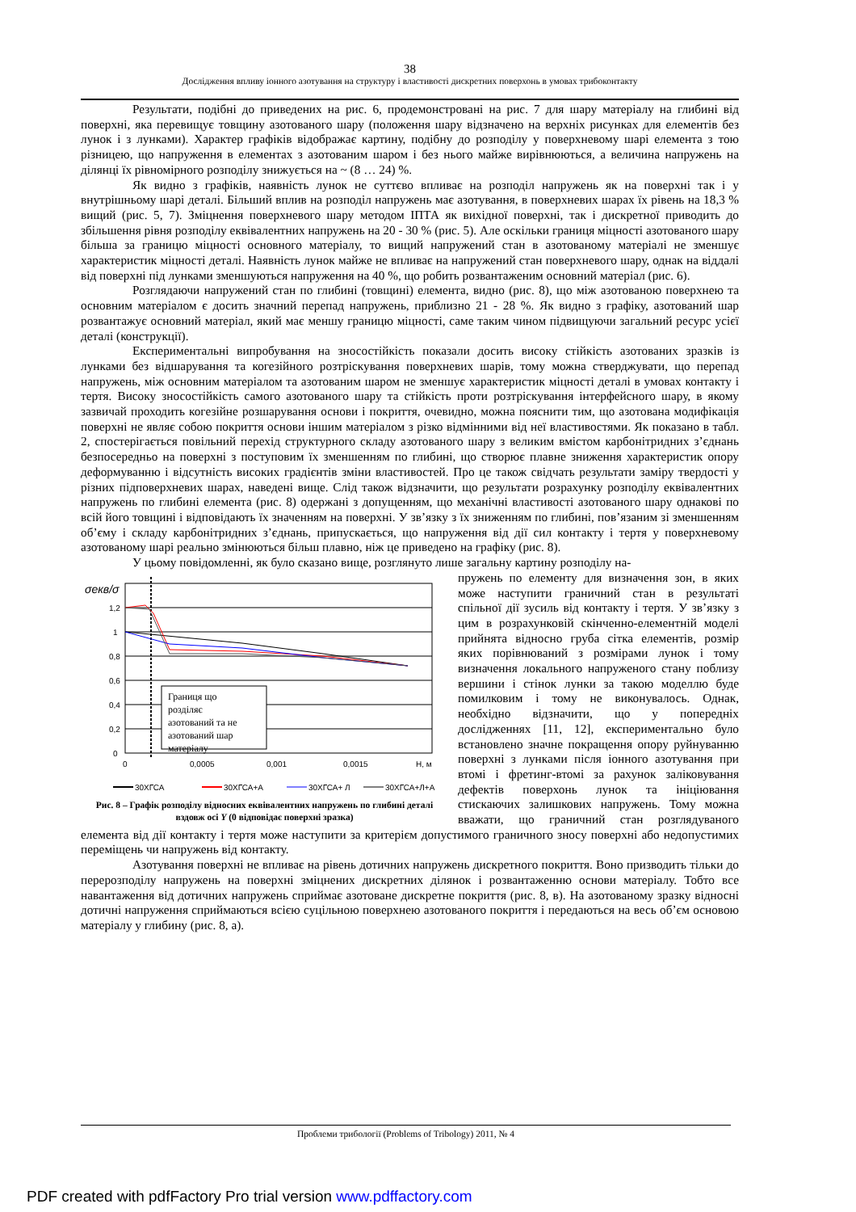38
Дослідження впливу іонного азотування на структуру і властивості дискретних поверхонь в умовах трибоконтакту
Результати, подібні до приведених на рис. 6, продемонстровані на рис. 7 для шару матеріалу на глибині від поверхні, яка перевищує товщину азотованого шару (положення шару відзначено на верхніх рисунках для елементів без лунок і з лунками). Характер графіків відображає картину, подібну до розподілу у поверхневому шарі елемента з тою різницею, що напруження в елементах з азотованим шаром і без нього майже вирівнюються, а величина напружень на ділянці їх рівномірного розподілу знижується на ~ (8 … 24) %.
Як видно з графіків, наявність лунок не суттєво впливає на розподіл напружень як на поверхні так і у внутрішньому шарі деталі. Більший вплив на розподіл напружень має азотування, в поверхневих шарах їх рівень на 18,3 % вищий (рис. 5, 7). Зміцнення поверхневого шару методом ІПТА як вихідної поверхні, так і дискретної приводить до збільшення рівня розподілу еквівалентних напружень на 20 - 30 % (рис. 5). Але оскільки границя міцності азотованого шару більша за границю міцності основного матеріалу, то вищий напружений стан в азотованому матеріалі не зменшує характеристик міцності деталі. Наявність лунок майже не впливає на напружений стан поверхневого шару, однак на віддалі від поверхні під лунками зменшуються напруження на 40 %, що робить розвантаженим основний матеріал (рис. 6).
Розглядаючи напружений стан по глибині (товщині) елемента, видно (рис. 8), що між азотованою поверхнею та основним матеріалом є досить значний перепад напружень, приблизно 21 - 28 %. Як видно з графіку, азотований шар розвантажує основний матеріал, який має меншу границю міцності, саме таким чином підвищуючи загальний ресурс усієї деталі (конструкції).
Експериментальні випробування на зносостійкість показали досить високу стійкість азотованих зразків із лунками без відшарування та когезійного розтріскування поверхневих шарів, тому можна стверджувати, що перепад напружень, між основним матеріалом та азотованим шаром не зменшує характеристик міцності деталі в умовах контакту і тертя. Високу зносостійкість самого азотованого шару та стійкість проти розтріскування інтерфейсного шару, в якому зазвичай проходить когезійне розшарування основи і покриття, очевидно, можна пояснити тим, що азотована модифікація поверхні не являє собою покриття основи іншим матеріалом з різко відмінними від неї властивостями. Як показано в табл. 2, спостерігається повільний перехід структурного складу азотованого шару з великим вмістом карбонітридних з’єднань безпосередньо на поверхні з поступовим їх зменшенням по глибині, що створює плавне зниження характеристик опору деформуванню і відсутність високих градієнтів зміни властивостей. Про це також свідчать результати заміру твердості у різних підповерхневих шарах, наведені вище. Слід також відзначити, що результати розрахунку розподілу еквівалентних напружень по глибині елемента (рис. 8) одержані з допущенням, що механічні властивості азотованого шару однакові по всій його товщині і відповідають їх значенням на поверхні. У зв’язку з їх зниженням по глибині, пов’язаним зі зменшенням об’єму і складу карбонітридних з’єднань, припускається, що напруження від дії сил контакту і тертя у поверхневому азотованому шарі реально змінюються більш плавно, ніж це приведено на графіку (рис. 8).
У цьому повідомленні, як було сказано вище, розглянуто лише загальну картину розподілу на-
σекв/σ
1,2
1
0,8
0,6
0,4
0,2
0
0
0,0005
0,001
0,0015
H, м
Границя що
розділяє
азотований та не
азотований шар
матеріалу
30ХГСА
30ХГСА+А
30ХГСА+ Л
30ХГСА+Л+А
Рис. 8 – Графік розподілу відносних еквівалентних напружень по глибині деталі вздовж осі Y (0 відповідає поверхні зразка)
пружень по елементу для визначення зон, в яких може наступити граничний стан в результаті спільної дії зусиль від контакту і тертя. У зв’язку з цим в розрахунковій скінченно-елементній моделі прийнята відносно груба сітка елементів, розмір яких порівнюваний з розмірами лунок і тому визначення локального напруженого стану поблизу вершини і стінок лунки за такою моделлю буде помилковим і тому не виконувалось. Однак, необхідно відзначити, що у попередніх дослідженнях [11, 12], експериментально було встановлено значне покращення опору руйнуванню поверхні з лунками після іонного азотування при втомі і фретинг-втомі за рахунок заліковування дефектів поверхонь лунок та ініціювання стискаючих залишкових напружень. Тому можна вважати, що граничний стан розглядуваного елемента від дії контакту і тертя може наступити за критерієм допустимого граничного зносу поверхні або недопустимих переміщень чи напружень від контакту.
Азотування поверхні не впливає на рівень дотичних напружень дискретного покриття. Воно призводить тільки до перерозподілу напружень на поверхні зміцнених дискретних ділянок і розвантаженню основи матеріалу. Тобто все навантаження від дотичних напружень сприймає азотоване дискретне покриття (рис. 8, в). На азотованому зразку відносні дотичні напруження сприймаються всією суцільною поверхнею азотованого покриття і передаються на весь об’єм основою матеріалу у глибину (рис. 8, а).
Проблеми трибології (Problems of Tribology) 2011, № 4
PDF created with pdfFactory Pro trial version www.pdffactory.com